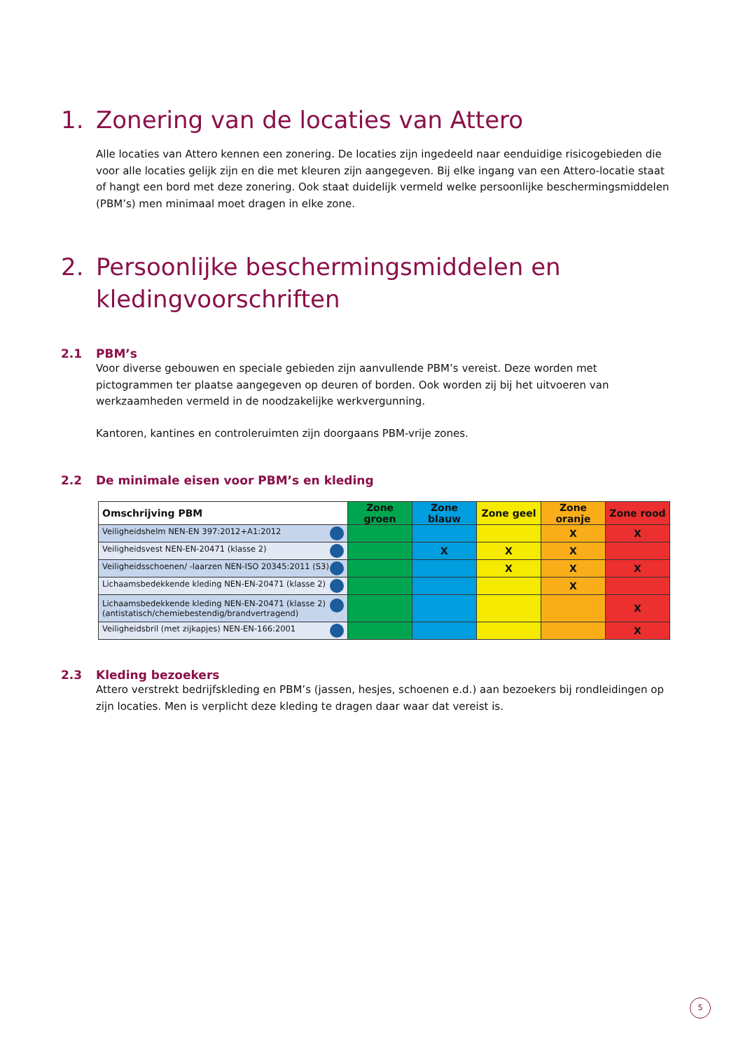1. Zonering van de locaties van Attero
Alle locaties van Attero kennen een zonering. De locaties zijn ingedeeld naar eenduidige risicogebieden die voor alle locaties gelijk zijn en die met kleuren zijn aangegeven. Bij elke ingang van een Attero-locatie staat of hangt een bord met deze zonering. Ook staat duidelijk vermeld welke persoonlijke beschermingsmiddelen (PBM’s) men minimaal moet dragen in elke zone.
2. Persoonlijke beschermingsmiddelen en kledingvoorschriften
2.1 PBM’s
Voor diverse gebouwen en speciale gebieden zijn aanvullende PBM’s vereist. Deze worden met pictogrammen ter plaatse aangegeven op deuren of borden. Ook worden zij bij het uitvoeren van werkzaamheden vermeld in de noodzakelijke werkvergunning.
Kantoren, kantines en controleruimten zijn doorgaans PBM-vrije zones.
2.2 De minimale eisen voor PBM’s en kleding
| Omschrijving PBM | Zone groen | Zone blauw | Zone geel | Zone oranje | Zone rood |
| --- | --- | --- | --- | --- | --- |
| Veiligheidshelm NEN-EN 397:2012+A1:2012 | | | | X | X |
| Veiligheidsvest NEN-EN-20471 (klasse 2) | | X | X | X | |
| Veiligheidsschoenen/ -laarzen NEN-ISO 20345:2011 (S3) | | | X | X | X |
| Lichaamsbedekkende kleding NEN-EN-20471 (klasse 2) | | | | X | |
| Lichaamsbedekkende kleding NEN-EN-20471 (klasse 2) (antistatisch/chemiebestendig/brandvertragend) | | | | | X |
| Veiligheidsbril (met zijkapjes) NEN-EN-166:2001 | | | | | X |
2.3 Kleding bezoekers
Attero verstrekt bedrijfskleding en PBM’s (jassen, hesjes, schoenen e.d.) aan bezoekers bij rondleidingen op zijn locaties. Men is verplicht deze kleding te dragen daar waar dat vereist is.
5